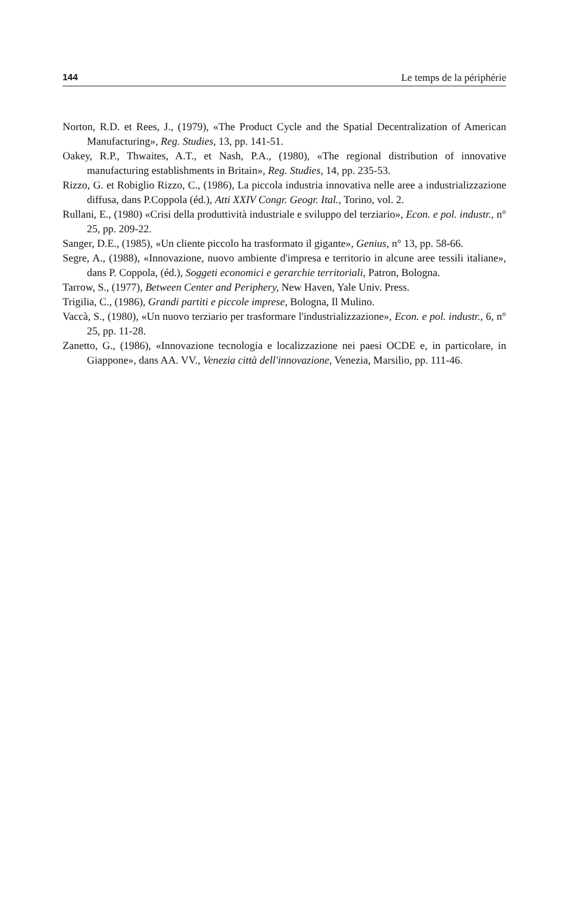144 Le temps de la périphérie
Norton, R.D. et Rees, J., (1979), «The Product Cycle and the Spatial Decentralization of American Manufacturing», Reg. Studies, 13, pp. 141-51.
Oakey, R.P., Thwaites, A.T., et Nash, P.A., (1980), «The regional distribution of innovative manufacturing establishments in Britain», Reg. Studies, 14, pp. 235-53.
Rizzo, G. et Robiglio Rizzo, C., (1986), La piccola industria innovativa nelle aree a industrializzazione diffusa, dans P.Coppola (éd.), Atti XXIV Congr. Geogr. Ital., Torino, vol. 2.
Rullani, E., (1980) «Crisi della produttività industriale e sviluppo del terziario», Econ. e pol. industr., n° 25, pp. 209-22.
Sanger, D.E., (1985), «Un cliente piccolo ha trasformato il gigante», Genius, n° 13, pp. 58-66.
Segre, A., (1988), «Innovazione, nuovo ambiente d'impresa e territorio in alcune aree tessili italiane», dans P. Coppola, (éd.), Soggeti economici e gerarchie territoriali, Patron, Bologna.
Tarrow, S., (1977), Between Center and Periphery, New Haven, Yale Univ. Press.
Trigilia, C., (1986), Grandi partiti e piccole imprese, Bologna, Il Mulino.
Vaccà, S., (1980), «Un nuovo terziario per trasformare l'industrializzazione», Econ. e pol. industr., 6, n° 25, pp. 11-28.
Zanetto, G., (1986), «Innovazione tecnologia e localizzazione nei paesi OCDE e, in particolare, in Giappone», dans AA. VV., Venezia città dell'innovazione, Venezia, Marsilio, pp. 111-46.